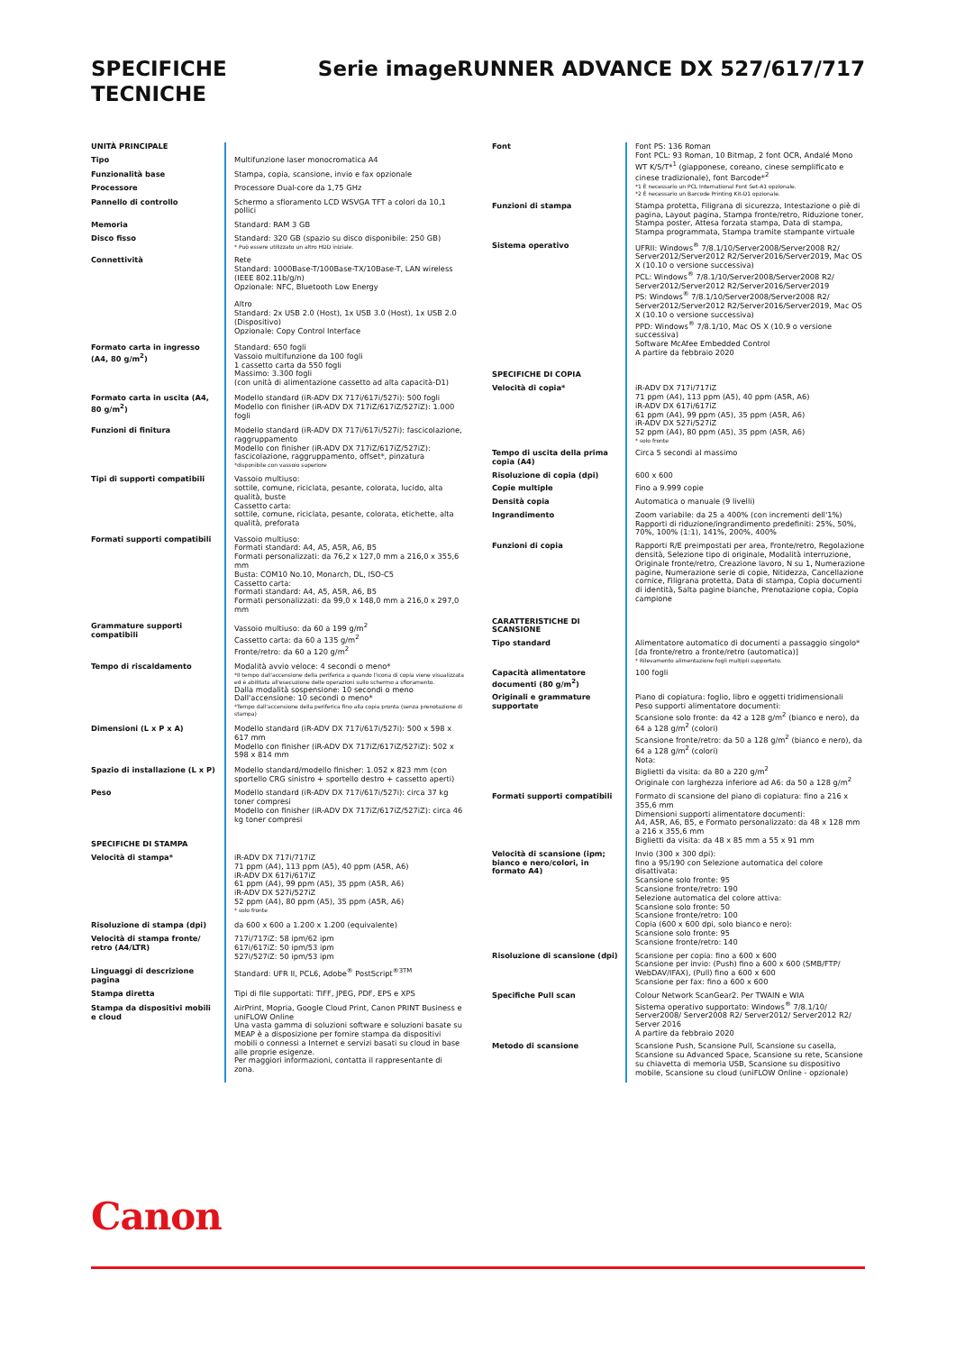SPECIFICHE
TECNICHE
Serie imageRUNNER ADVANCE DX 527/617/717
| UNITÀ PRINCIPALE | |
| Tipo | Multifunzione laser monocromatica A4 |
| Funzionalità base | Stampa, copia, scansione, invio e fax opzionale |
| Processore | Processore Dual-core da 1,75 GHz |
| Pannello di controllo | Schermo a sfioramento LCD WSVGA TFT a colori da 10,1 pollici |
| Memoria | Standard: RAM 3 GB |
| Disco fisso | Standard: 320 GB (spazio su disco disponibile: 250 GB) * Può essere utilizzato un altro HDD iniziale. |
| Connettività | Rete Standard: 1000Base-T/100Base-TX/10Base-T, LAN wireless (IEEE 802.11b/g/n) Opzionale: NFC, Bluetooth Low Energy Altro Standard: 2x USB 2.0 (Host), 1x USB 3.0 (Host), 1x USB 2.0 (Dispositivo) Opzionale: Copy Control Interface |
| Formato carta in ingresso (A4, 80 g/m<sup>2</sup>) | Standard: 650 fogli Vassoio multifunzione da 100 fogli 1 cassetto carta da 550 fogli Massimo: 3.300 fogli (con unità di alimentazione cassetto ad alta capacità-D1) |
| Formato carta in uscita (A4, 80 g/m<sup>2</sup>) | Modello standard (iR-ADV DX 717i/617i/527i): 500 fogli Modello con finisher (iR-ADV DX 717iZ/617iZ/527iZ): 1.000 fogli |
| Funzioni di finitura | Modello standard (iR-ADV DX 717i/617i/527i): fascicolazione, raggruppamento Modello con finisher (iR-ADV DX 717iZ/617iZ/527iZ): fascicolazione, raggruppamento, offset*, pinzatura *disponibile con vassoio superiore |
| Tipi di supporti compatibili | Vassoio multiuso: sottile, comune, riciclata, pesante, colorata, lucido, alta qualità, buste Cassetto carta: sottile, comune, riciclata, pesante, colorata, etichette, alta qualità, preforata |
| Formati supporti compatibili | Vassoio multiuso: Formati standard: A4, A5, A5R, A6, B5 Formati personalizzati: da 76,2 x 127,0 mm a 216,0 x 355,6 mm Busta: COM10 No.10, Monarch, DL, ISO-C5 Cassetto carta: Formati standard: A4, A5, A5R, A6, B5 Formati personalizzati: da 99,0 x 148,0 mm a 216,0 x 297,0 mm |
| Grammature supporti compatibili | Vassoio multiuso: da 60 a 199 g/m<sup>2</sup> Cassetto carta: da 60 a 135 g/m<sup>2</sup> Fronte/retro: da 60 a 120 g/m<sup>2</sup> |
| Tempo di riscaldamento | Modalità avvio veloce: 4 secondi o meno* *Il tempo dall'accensione della periferica a quando l'icona di copia viene visualizzata ed è abilitata all'esecuzione delle operazioni sullo schermo a sfioramento. Dalla modalità sospensione: 10 secondi o meno Dall'accensione: 10 secondi o meno* *Tempo dall'accensione della periferica fino alla copia pronta (senza prenotazione di stampa) |
| Dimensioni (L x P x A) | Modello standard (iR-ADV DX 717i/617i/527i): 500 x 598 x 617 mm Modello con finisher (iR-ADV DX 717iZ/617iZ/527iZ): 502 x 598 x 814 mm |
| Spazio di installazione (L x P) | Modello standard/modello finisher: 1.052 x 823 mm (con sportello CRG sinistro + sportello destro + cassetto aperti) |
| Peso | Modello standard (iR-ADV DX 717i/617i/527i): circa 37 kg toner compresi Modello con finisher (iR-ADV DX 717iZ/617iZ/527iZ): circa 46 kg toner compresi |
| SPECIFICHE DI STAMPA | |
| Velocità di stampa* | iR-ADV DX 717i/717iZ 71 ppm (A4), 113 ppm (A5), 40 ppm (A5R, A6) iR-ADV DX 617i/617iZ 61 ppm (A4), 99 ppm (A5), 35 ppm (A5R, A6) iR-ADV DX 527i/527iZ 52 ppm (A4), 80 ppm (A5), 35 ppm (A5R, A6) * solo fronte |
| Risoluzione di stampa (dpi) | da 600 x 600 a 1.200 x 1.200 (equivalente) |
| Velocità di stampa fronte/ retro (A4/LTR) | 717i/717iZ: 58 ipm/62 ipm 617i/617iZ: 50 ipm/53 ipm 527i/527iZ: 50 ipm/53 ipm |
| Linguaggi di descrizione pagina | Standard: UFR II, PCL6, Adobe<sup>®</sup> PostScript<sup>®3TM</sup> |
| Stampa diretta | Tipi di file supportati: TIFF, JPEG, PDF, EPS e XPS |
| Stampa da dispositivi mobili e cloud | AirPrint, Mopria, Google Cloud Print, Canon PRINT Business e uniFLOW Online Una vasta gamma di soluzioni software e soluzioni basate su MEAP è a disposizione per fornire stampa da dispositivi mobili o connessi a Internet e servizi basati su cloud in base alle proprie esigenze. Per maggiori informazioni, contatta il rappresentante di zona. |
| Font | Font PS: 136 Roman Font PCL: 93 Roman, 10 Bitmap, 2 font OCR, Andalé Mono WT K/S/T*<sup>1</sup> (giapponese, coreano, cinese semplificato e cinese tradizionale), font Barcode*<sup>2</sup> *1 È necessario un PCL International Font Set-A1 opzionale. *2 È necessario un Barcode Printing Kit-D1 opzionale. |
| Funzioni di stampa | Stampa protetta, Filigrana di sicurezza, Intestazione o piè di pagina, Layout pagina, Stampa fronte/retro, Riduzione toner, Stampa poster, Attesa forzata stampa, Data di stampa, Stampa programmata, Stampa tramite stampante virtuale |
| Sistema operativo | UFRII: Windows<sup>®</sup> 7/8.1/10/Server2008/Server2008 R2/ Server2012/Server2012 R2/Server2016/Server2019, Mac OS X (10.10 o versione successiva) PCL: Windows<sup>®</sup> 7/8.1/10/Server2008/Server2008 R2/ Server2012/Server2012 R2/Server2016/Server2019 PS: Windows<sup>®</sup> 7/8.1/10/Server2008/Server2008 R2/ Server2012/Server2012 R2/Server2016/Server2019, Mac OS X (10.10 o versione successiva) PPD: Windows<sup>®</sup> 7/8.1/10, Mac OS X (10.9 o versione successiva) Software McAfee Embedded Control A partire da febbraio 2020 |
| SPECIFICHE DI COPIA | |
| Velocità di copia* | iR-ADV DX 717i/717iZ 71 ppm (A4), 113 ppm (A5), 40 ppm (A5R, A6) iR-ADV DX 617i/617iZ 61 ppm (A4), 99 ppm (A5), 35 ppm (A5R, A6) iR-ADV DX 527i/527iZ 52 ppm (A4), 80 ppm (A5), 35 ppm (A5R, A6) * solo fronte |
| Tempo di uscita della prima copia (A4) | Circa 5 secondi al massimo |
| Risoluzione di copia (dpi) | 600 x 600 |
| Copie multiple | Fino a 9.999 copie |
| Densità copia | Automatica o manuale (9 livelli) |
| Ingrandimento | Zoom variabile: da 25 a 400% (con incrementi dell'1%) Rapporti di riduzione/ingrandimento predefiniti: 25%, 50%, 70%, 100% (1:1), 141%, 200%, 400% |
| Funzioni di copia | Rapporti R/E preimpostati per area, Fronte/retro, Regolazione densità, Selezione tipo di originale, Modalità interruzione, Originale fronte/retro, Creazione lavoro, N su 1, Numerazione pagine, Numerazione serie di copie, Nitidezza, Cancellazione cornice, Filigrana protetta, Data di stampa, Copia documenti di identità, Salta pagine bianche, Prenotazione copia, Copia campione |
| CARATTERISTICHE DI SCANSIONE | |
| Tipo standard | Alimentatore automatico di documenti a passaggio singolo* [da fronte/retro a fronte/retro (automatica)] * Rilevamento alimentazione fogli multipli supportato. |
| Capacità alimentatore documenti (80 g/m<sup>2</sup>) | 100 fogli |
| Originali e grammature supportate | Piano di copiatura: foglio, libro e oggetti tridimensionali Peso supporti alimentatore documenti: Scansione solo fronte: da 42 a 128 g/m<sup>2</sup> (bianco e nero), da 64 a 128 g/m<sup>2</sup> (colori) Scansione fronte/retro: da 50 a 128 g/m<sup>2</sup> (bianco e nero), da 64 a 128 g/m<sup>2</sup> (colori) Nota: Biglietti da visita: da 80 a 220 g/m<sup>2</sup> Originale con larghezza inferiore ad A6: da 50 a 128 g/m<sup>2</sup> |
| Formati supporti compatibili | Formato di scansione del piano di copiatura: fino a 216 x 355,6 mm Dimensioni supporti alimentatore documenti: A4, A5R, A6, B5, e Formato personalizzato: da 48 x 128 mm a 216 x 355,6 mm Biglietti da visita: da 48 x 85 mm a 55 x 91 mm |
| Velocità di scansione (ipm; bianco e nero/colori, in formato A4) | Invio (300 x 300 dpi): fino a 95/190 con Selezione automatica del colore disattivata: Scansione solo fronte: 95 Scansione fronte/retro: 190 Selezione automatica del colore attiva: Scansione solo fronte: 50 Scansione fronte/retro: 100 Copia (600 x 600 dpi, solo bianco e nero): Scansione solo fronte: 95 Scansione fronte/retro: 140 |
| Risoluzione di scansione (dpi) | Scansione per copia: fino a 600 x 600 Scansione per invio: (Push) fino a 600 x 600 (SMB/FTP/ WebDAV/IFAX), (Pull) fino a 600 x 600 Scansione per fax: fino a 600 x 600 |
| Specifiche Pull scan | Colour Network ScanGear2. Per TWAIN e WIA Sistema operativo supportato: Windows<sup>®</sup> 7/8.1/10/ Server2008/ Server2008 R2/ Server2012/ Server2012 R2/ Server 2016 A partire da febbraio 2020 |
| Metodo di scansione | Scansione Push, Scansione Pull, Scansione su casella, Scansione su Advanced Space, Scansione su rete, Scansione su chiavetta di memoria USB, Scansione su dispositivo mobile, Scansione su cloud (uniFLOW Online - opzionale) |
Canon